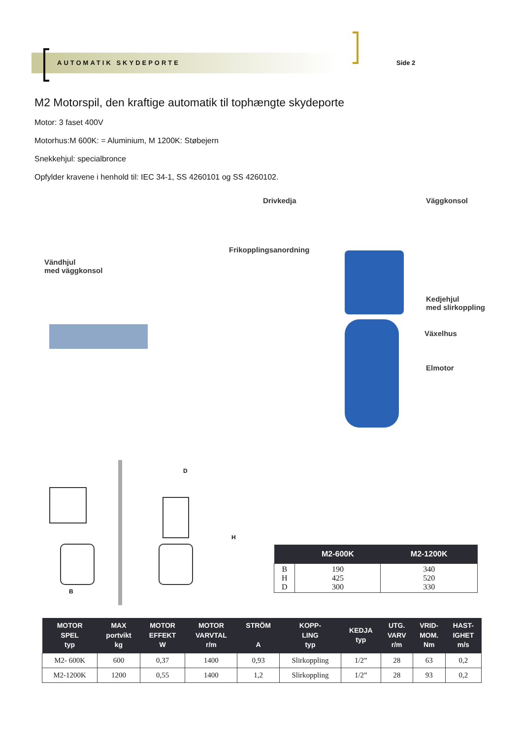AUTOMATIK SKYDEPORTE Side 2
M2 Motorspil, den kraftige automatik til tophængte skydeporte
Motor: 3 faset 400V
Motorhus:M 600K: = Aluminium, M 1200K: Støbejern
Snekkehjul: specialbronce
Opfylder kravene i henhold til: IEC 34-1, SS 4260101 og SS 4260102.
Drivkedja Väggkonsol
Frikopplingsanordning
Vändhjul
med väggkonsol
Kedjehjul
med slirkoppling
Växelhus
Elmotor
D
H
B
| | M2-600K | M2-1200K |
| --- | --- | --- |
| B H D | 190 425 300 | 340 520 330 |
| MOTOR SPEL typ | MAX portvikt kg | MOTOR EFFEKT W | MOTOR VARVTAL r/m | STRÖM A | KOPP- LING typ | KEDJA typ | UTG. VARV r/m | VRID- MOM. Nm | HAST- IGHET m/s |
| --- | --- | --- | --- | --- | --- | --- | --- | --- | --- |
| M2- 600K | 600 | 0,37 | 1400 | 0,93 | Slirkoppling | 1/2” | 28 | 63 | 0,2 |
| M2-1200K | 1200 | 0,55 | 1400 | 1,2 | Slirkoppling | 1/2” | 28 | 93 | 0,2 |